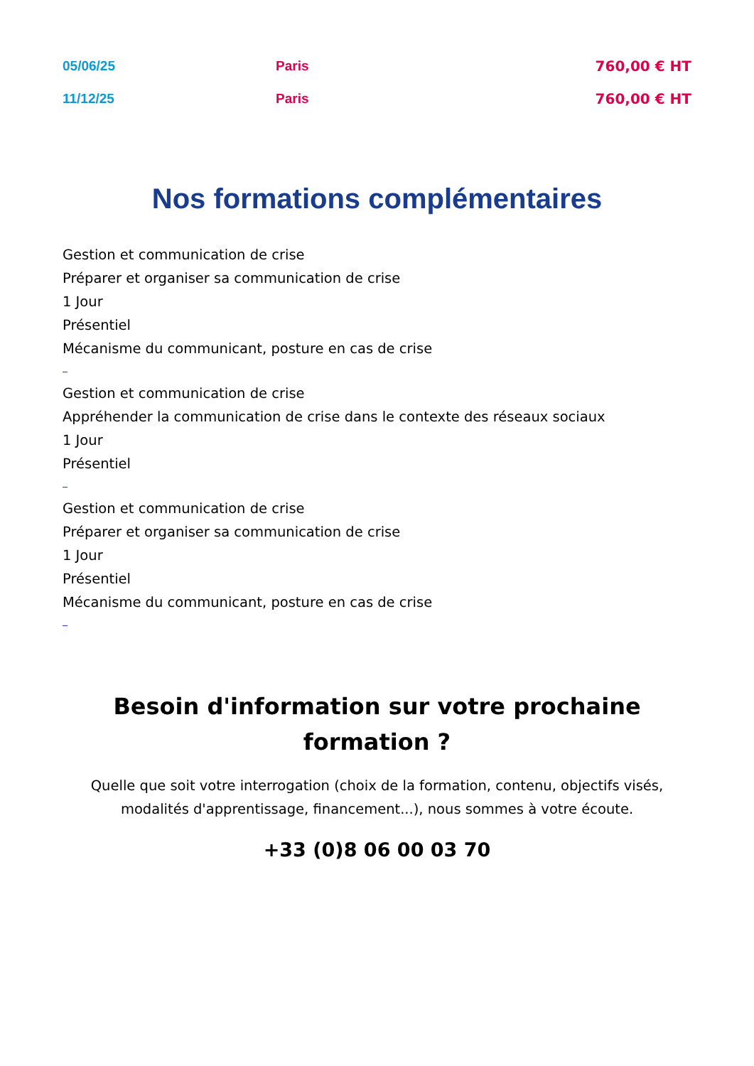| 05/06/25 | Paris | 760,00 € HT |
| 11/12/25 | Paris | 760,00 € HT |
Nos formations complémentaires
Gestion et communication de crise
Préparer et organiser sa communication de crise
1 Jour
Présentiel
Mécanisme du communicant, posture en cas de crise
Gestion et communication de crise
Appréhender la communication de crise dans le contexte des réseaux sociaux
1 Jour
Présentiel
Gestion et communication de crise
Préparer et organiser sa communication de crise
1 Jour
Présentiel
Mécanisme du communicant, posture en cas de crise
Besoin d'information sur votre prochaine formation ?
Quelle que soit votre interrogation (choix de la formation, contenu, objectifs visés, modalités d'apprentissage, financement...), nous sommes à votre écoute.
+33 (0)8 06 00 03 70